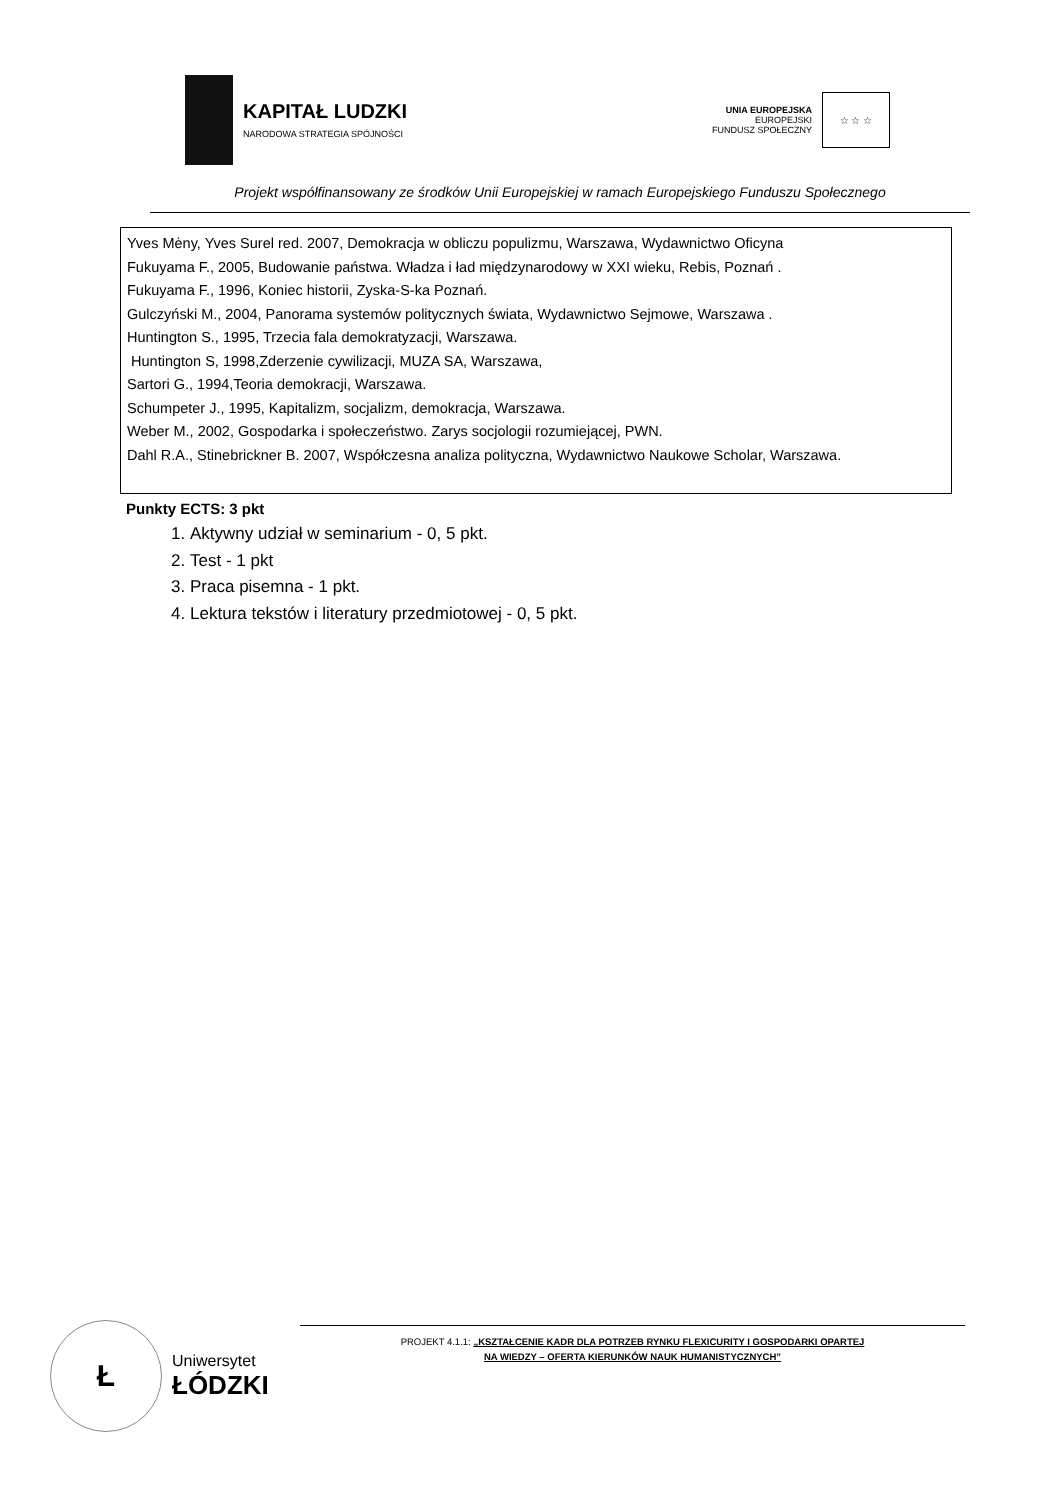KAPITAŁ LUDZKI
NARODOWA STRATEGIA SPÓJNOŚCI
UNIA EUROPEJSKA
EUROPEJSKI
FUNDUSZ SPOŁECZNY
☆ ☆ ☆
Projekt współfinansowany ze środków Unii Europejskiej w ramach Europejskiego Funduszu Społecznego
Yves Mėny, Yves Surel red. 2007, Demokracja w obliczu populizmu, Warszawa, Wydawnictwo Oficyna
Fukuyama F., 2005, Budowanie państwa. Władza i ład międzynarodowy w XXI wieku, Rebis, Poznań .
Fukuyama F., 1996, Koniec historii, Zyska-S-ka Poznań.
Gulczyński M., 2004, Panorama systemów politycznych świata, Wydawnictwo Sejmowe, Warszawa .
Huntington S., 1995, Trzecia fala demokratyzacji, Warszawa.
Huntington S, 1998,Zderzenie cywilizacji, MUZA SA, Warszawa,
Sartori G., 1994,Teoria demokracji, Warszawa.
Schumpeter J., 1995, Kapitalizm, socjalizm, demokracja, Warszawa.
Weber M., 2002, Gospodarka i społeczeństwo. Zarys socjologii rozumiejącej, PWN.
Dahl R.A., Stinebrickner B. 2007, Współczesna analiza polityczna, Wydawnictwo Naukowe Scholar, Warszawa.
Punkty ECTS: 3 pkt
1. Aktywny udział w seminarium - 0, 5 pkt.
2. Test - 1 pkt
3. Praca pisemna - 1 pkt.
4. Lektura tekstów i literatury przedmiotowej - 0, 5 pkt.
Ł
Uniwersytet
ŁÓDZKI
PROJEKT 4.1.1: „KSZTAŁCENIE KADR DLA POTRZEB RYNKU FLEXICURITY I GOSPODARKI OPARTEJ
NA WIEDZY – OFERTA KIERUNKÓW NAUK HUMANISTYCZNYCH”